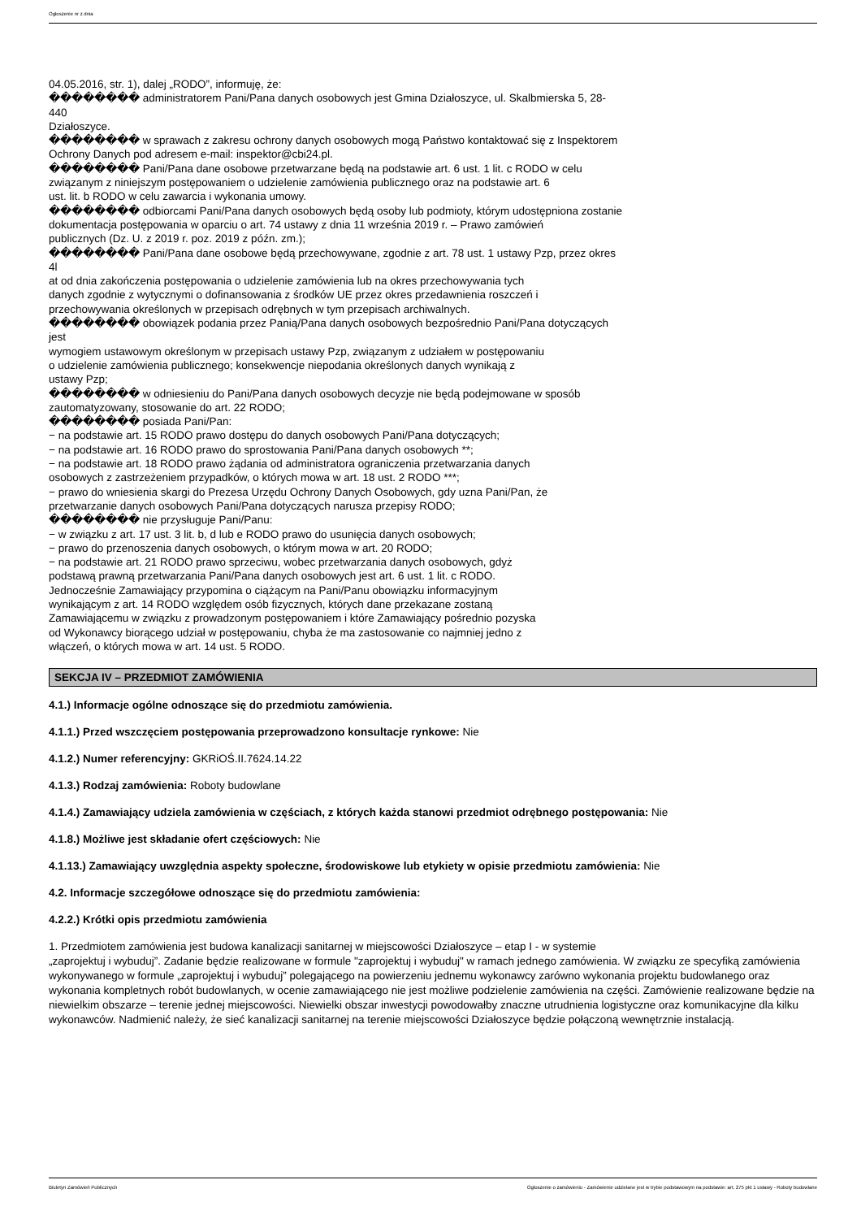Ogłoszenie nr z dnia
04.05.2016, str. 1), dalej „RODO”, informuję, że:
�������� administratorem Pani/Pana danych osobowych jest Gmina Działoszyce, ul. Skalbmierska 5, 28-
440
Działoszyce.
�������� w sprawach z zakresu ochrony danych osobowych mogą Państwo kontaktować się z Inspektorem
Ochrony Danych pod adresem e-mail: inspektor@cbi24.pl.
�������� Pani/Pana dane osobowe przetwarzane będą na podstawie art. 6 ust. 1 lit. c RODO w celu
związanym z niniejszym postępowaniem o udzielenie zamówienia publicznego oraz na podstawie art. 6
ust. lit. b RODO w celu zawarcia i wykonania umowy.
�������� odbiorcami Pani/Pana danych osobowych będą osoby lub podmioty, którym udostępniona zostanie
dokumentacja postępowania w oparciu o art. 74 ustawy z dnia 11 września 2019 r. – Prawo zamówień
publicznych (Dz. U. z 2019 r. poz. 2019 z późn. zm.);
�������� Pani/Pana dane osobowe będą przechowywane, zgodnie z art. 78 ust. 1 ustawy Pzp, przez okres
4l
at od dnia zakończenia postępowania o udzielenie zamówienia lub na okres przechowywania tych
danych zgodnie z wytycznymi o dofinansowania z środków UE przez okres przedawnienia roszczeń i
przechowywania określonych w przepisach odrębnych w tym przepisach archiwalnych.
�������� obowiązek podania przez Panią/Pana danych osobowych bezpośrednio Pani/Pana dotyczących
jest
wymogiem ustawowym określonym w przepisach ustawy Pzp, związanym z udziałem w postępowaniu
o udzielenie zamówienia publicznego; konsekwencje niepodania określonych danych wynikają z
ustawy Pzp;
�������� w odniesieniu do Pani/Pana danych osobowych decyzje nie będą podejmowane w sposób
zautomatyzowany, stosowanie do art. 22 RODO;
�������� posiada Pani/Pan:
− na podstawie art. 15 RODO prawo dostępu do danych osobowych Pani/Pana dotyczących;
− na podstawie art. 16 RODO prawo do sprostowania Pani/Pana danych osobowych **;
− na podstawie art. 18 RODO prawo żądania od administratora ograniczenia przetwarzania danych
osobowych z zastrzeżeniem przypadków, o których mowa w art. 18 ust. 2 RODO ***;
− prawo do wniesienia skargi do Prezesa Urzędu Ochrony Danych Osobowych, gdy uzna Pani/Pan, że
przetwarzanie danych osobowych Pani/Pana dotyczących narusza przepisy RODO;
�������� nie przysługuje Pani/Panu:
− w związku z art. 17 ust. 3 lit. b, d lub e RODO prawo do usunięcia danych osobowych;
− prawo do przenoszenia danych osobowych, o którym mowa w art. 20 RODO;
− na podstawie art. 21 RODO prawo sprzeciwu, wobec przetwarzania danych osobowych, gdyż
podstawą prawną przetwarzania Pani/Pana danych osobowych jest art. 6 ust. 1 lit. c RODO.
Jednocześnie Zamawiający przypomina o ciążącym na Pani/Panu obowiązku informacyjnym
wynikającym z art. 14 RODO względem osób fizycznych, których dane przekazane zostaną
Zamawiającemu w związku z prowadzonym postępowaniem i które Zamawiający pośrednio pozyska
od Wykonawcy biorącego udział w postępowaniu, chyba że ma zastosowanie co najmniej jedno z
włączeń, o których mowa w art. 14 ust. 5 RODO.
SEKCJA IV – PRZEDMIOT ZAMÓWIENIA
4.1.) Informacje ogólne odnoszące się do przedmiotu zamówienia.
4.1.1.) Przed wszczęciem postępowania przeprowadzono konsultacje rynkowe: Nie
4.1.2.) Numer referencyjny: GKRiOŚ.II.7624.14.22
4.1.3.) Rodzaj zamówienia: Roboty budowlane
4.1.4.) Zamawiający udziela zamówienia w częściach, z których każda stanowi przedmiot odrębnego postępowania: Nie
4.1.8.) Możliwe jest składanie ofert częściowych: Nie
4.1.13.) Zamawiający uwzględnia aspekty społeczne, środowiskowe lub etykiety w opisie przedmiotu zamówienia: Nie
4.2. Informacje szczegółowe odnoszące się do przedmiotu zamówienia:
4.2.2.) Krótki opis przedmiotu zamówienia
1. Przedmiotem zamówienia jest budowa kanalizacji sanitarnej w miejscowości Działoszyce – etap I - w systemie
„zaprojektuj i wybuduj”. Zadanie będzie realizowane w formule "zaprojektuj i wybuduj" w ramach jednego zamówienia. W związku ze specyfiką zamówienia wykonywanego w formule „zaprojektuj i wybuduj” polegającego na powierzeniu jednemu wykonawcy zarówno wykonania projektu budowlanego oraz wykonania kompletnych robót budowlanych, w ocenie zamawiającego nie jest możliwe podzielenie zamówienia na części. Zamówienie realizowane będzie na niewielkim obszarze – terenie jednej miejscowości. Niewielki obszar inwestycji powodowałby znaczne utrudnienia logistyczne oraz komunikacyjne dla kilku wykonawców. Nadmienić należy, że sieć kanalizacji sanitarnej na terenie miejscowości Działoszyce będzie połączoną wewnętrznie instalacją.
Biuletyn Zamówień Publicznych Ogłoszenie o zamówieniu - Zamówienie udzielane jest w trybie podstawowym na podstawie: art. 275 pkt 1 ustawy - Roboty budowlane